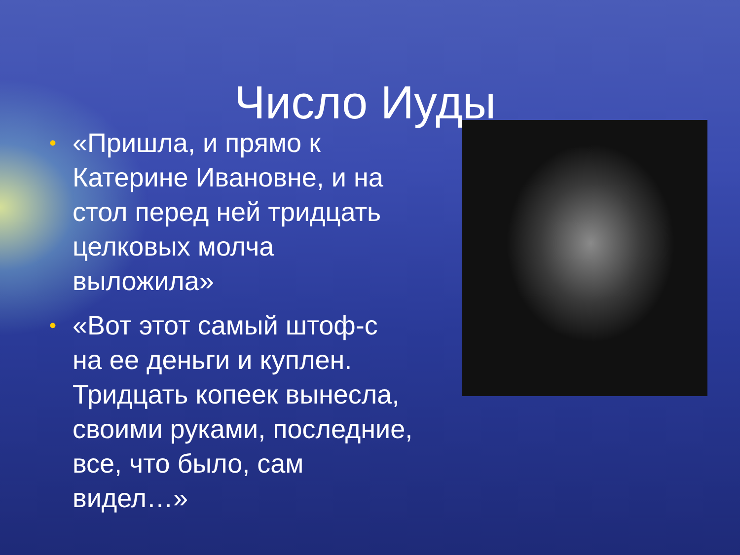Число Иуды
• «Пришла, и прямо к Катерине Ивановне, и на стол перед ней тридцать целковых молча выложила»
• «Вот этот самый штоф-с на ее деньги и куплен. Тридцать копеек вынесла, своими руками, последние, все, что было, сам видел…»